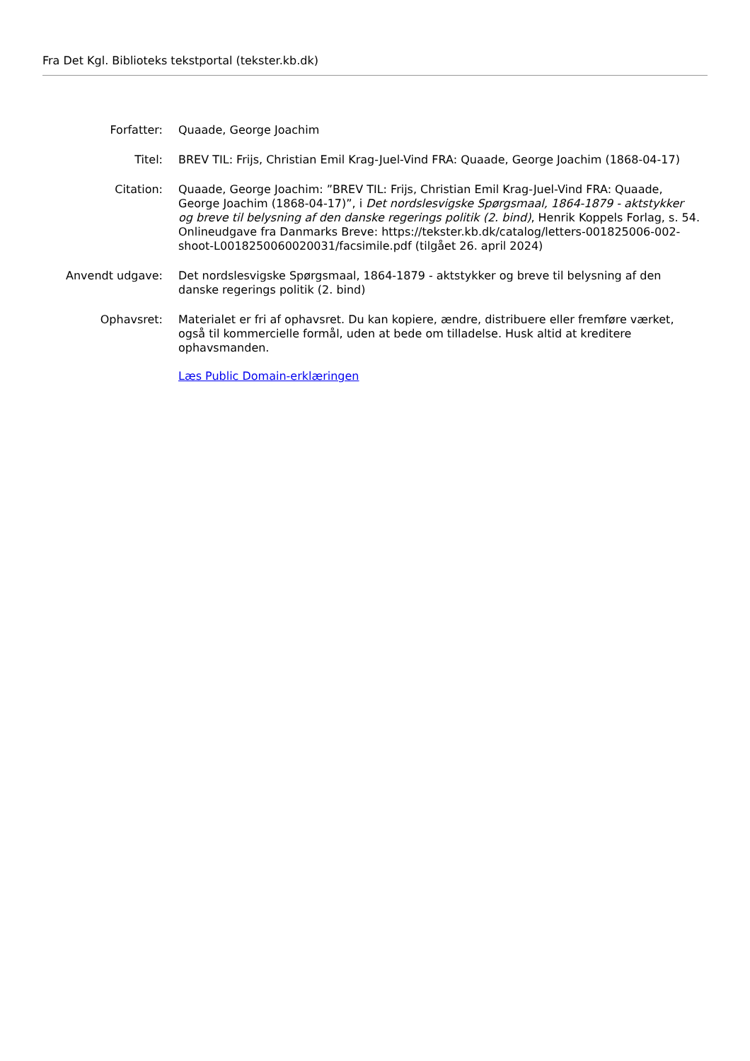Fra Det Kgl. Biblioteks tekstportal (tekster.kb.dk)
Forfatter: Quaade, George Joachim
Titel: BREV TIL: Frijs, Christian Emil Krag-Juel-Vind FRA: Quaade, George Joachim (1868-04-17)
Citation: Quaade, George Joachim: ”BREV TIL: Frijs, Christian Emil Krag-Juel-Vind FRA: Quaade, George Joachim (1868-04-17)”, i Det nordslesvigske Spørgsmaal, 1864-1879 - aktstykker og breve til belysning af den danske regerings politik (2. bind), Henrik Koppels Forlag, s. 54. Onlineudgave fra Danmarks Breve: https://tekster.kb.dk/catalog/letters-001825006-002-shoot-L0018250060020031/facsimile.pdf (tilgået 26. april 2024)
Anvendt udgave: Det nordslesvigske Spørgsmaal, 1864-1879 - aktstykker og breve til belysning af den danske regerings politik (2. bind)
Ophavsret: Materialet er fri af ophavsret. Du kan kopiere, ændre, distribuere eller fremføre værket, også til kommercielle formål, uden at bede om tilladelse. Husk altid at kreditere ophavsmanden.
Læs Public Domain-erklæringen